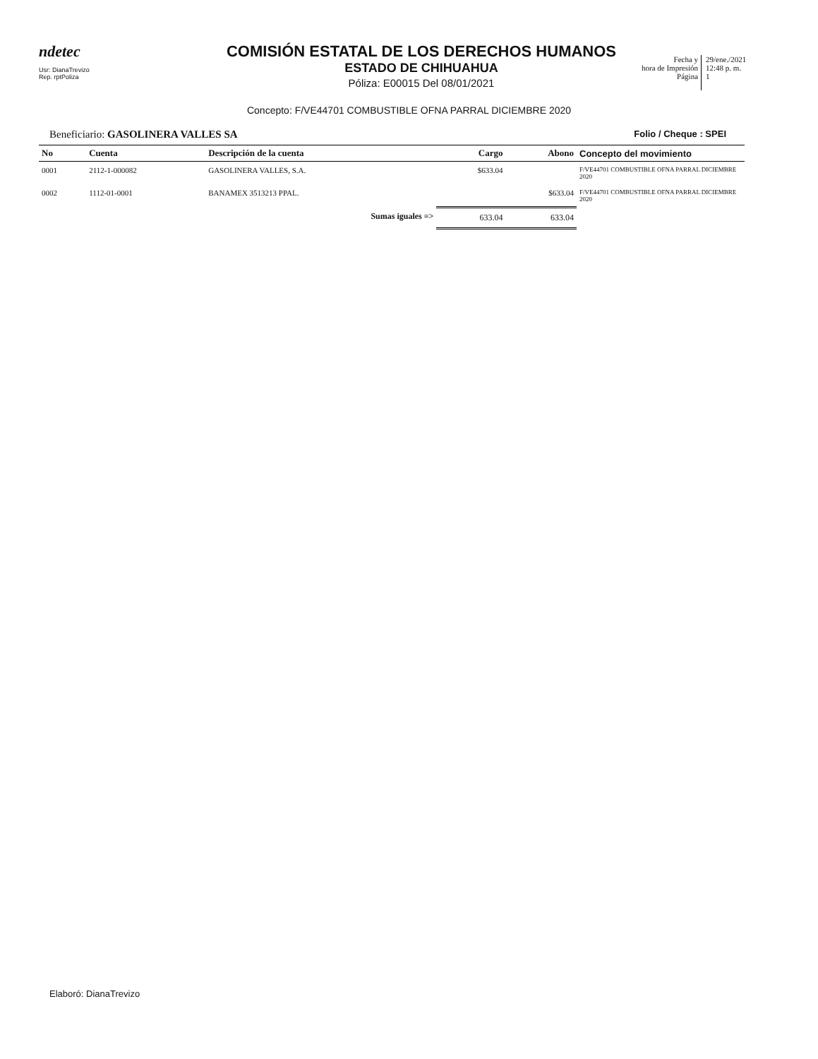ndetec
Usr: DianaTrevizo
Rep. rptPoliza
COMISIÓN ESTATAL DE LOS DERECHOS HUMANOS
ESTADO DE CHIHUAHUA
Póliza: E00015 Del 08/01/2021
Fecha y
hora de Impresión
Página
29/ene./2021
12:48 p. m.
1
Concepto: F/VE44701 COMBUSTIBLE OFNA PARRAL DICIEMBRE 2020
Beneficiario: GASOLINERA VALLES SA Folio / Cheque : SPEI
| No | Cuenta | Descripción de la cuenta | Cargo | Abono | Concepto del movimiento |
| --- | --- | --- | --- | --- | --- |
| 0001 | 2112-1-000082 | GASOLINERA VALLES, S.A. | $633.04 | | F/VE44701 COMBUSTIBLE OFNA PARRAL DICIEMBRE 2020 |
| 0002 | 1112-01-0001 | BANAMEX 3513213 PPAL. | | $633.04 | F/VE44701 COMBUSTIBLE OFNA PARRAL DICIEMBRE 2020 |
| | | Sumas iguales => | 633.04 | 633.04 | |
Elaboró: DianaTrevizo